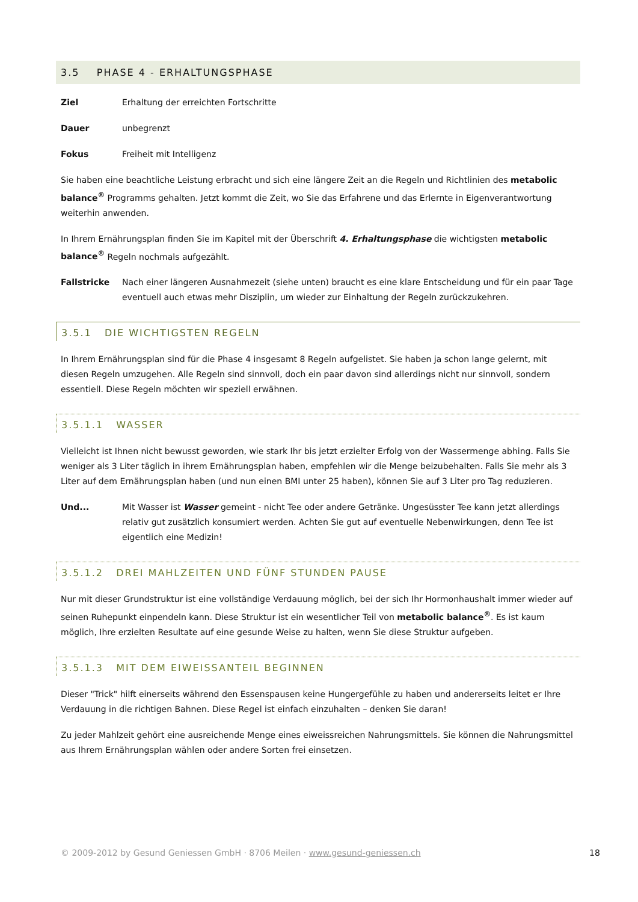3.5 PHASE 4 - ERHALTUNGSPHASE
Ziel Erhaltung der erreichten Fortschritte
Dauer unbegrenzt
Fokus Freiheit mit Intelligenz
Sie haben eine beachtliche Leistung erbracht und sich eine längere Zeit an die Regeln und Richtlinien des metabolic balance<sup>®</sup> Programms gehalten. Jetzt kommt die Zeit, wo Sie das Erfahrene und das Erlernte in Eigenverantwortung weiterhin anwenden.
In Ihrem Ernährungsplan finden Sie im Kapitel mit der Überschrift 4. Erhaltungsphase die wichtigsten metabolic balance<sup>®</sup> Regeln nochmals aufgezählt.
Fallstricke Nach einer längeren Ausnahmezeit (siehe unten) braucht es eine klare Entscheidung und für ein paar Tage eventuell auch etwas mehr Disziplin, um wieder zur Einhaltung der Regeln zurückzukehren.
3.5.1 DIE WICHTIGSTEN REGELN
In Ihrem Ernährungsplan sind für die Phase 4 insgesamt 8 Regeln aufgelistet. Sie haben ja schon lange gelernt, mit diesen Regeln umzugehen. Alle Regeln sind sinnvoll, doch ein paar davon sind allerdings nicht nur sinnvoll, sondern essentiell. Diese Regeln möchten wir speziell erwähnen.
3.5.1.1 WASSER
Vielleicht ist Ihnen nicht bewusst geworden, wie stark Ihr bis jetzt erzielter Erfolg von der Wassermenge abhing. Falls Sie weniger als 3 Liter täglich in ihrem Ernährungsplan haben, empfehlen wir die Menge beizubehalten. Falls Sie mehr als 3 Liter auf dem Ernährungsplan haben (und nun einen BMI unter 25 haben), können Sie auf 3 Liter pro Tag reduzieren.
Und... Mit Wasser ist Wasser gemeint - nicht Tee oder andere Getränke. Ungesüsster Tee kann jetzt allerdings relativ gut zusätzlich konsumiert werden. Achten Sie gut auf eventuelle Nebenwirkungen, denn Tee ist eigentlich eine Medizin!
3.5.1.2 DREI MAHLZEITEN UND FÜNF STUNDEN PAUSE
Nur mit dieser Grundstruktur ist eine vollständige Verdauung möglich, bei der sich Ihr Hormonhaushalt immer wieder auf seinen Ruhepunkt einpendeln kann. Diese Struktur ist ein wesentlicher Teil von metabolic balance<sup>®</sup>. Es ist kaum möglich, Ihre erzielten Resultate auf eine gesunde Weise zu halten, wenn Sie diese Struktur aufgeben.
3.5.1.3 MIT DEM EIWEISSANTEIL BEGINNEN
Dieser "Trick" hilft einerseits während den Essenspausen keine Hungergefühle zu haben und andererseits leitet er Ihre Verdauung in die richtigen Bahnen. Diese Regel ist einfach einzuhalten – denken Sie daran!
Zu jeder Mahlzeit gehört eine ausreichende Menge eines eiweissreichen Nahrungsmittels. Sie können die Nahrungsmittel aus Ihrem Ernährungsplan wählen oder andere Sorten frei einsetzen.
© 2009-2012 by Gesund Geniessen GmbH · 8706 Meilen · www.gesund-geniessen.ch 18